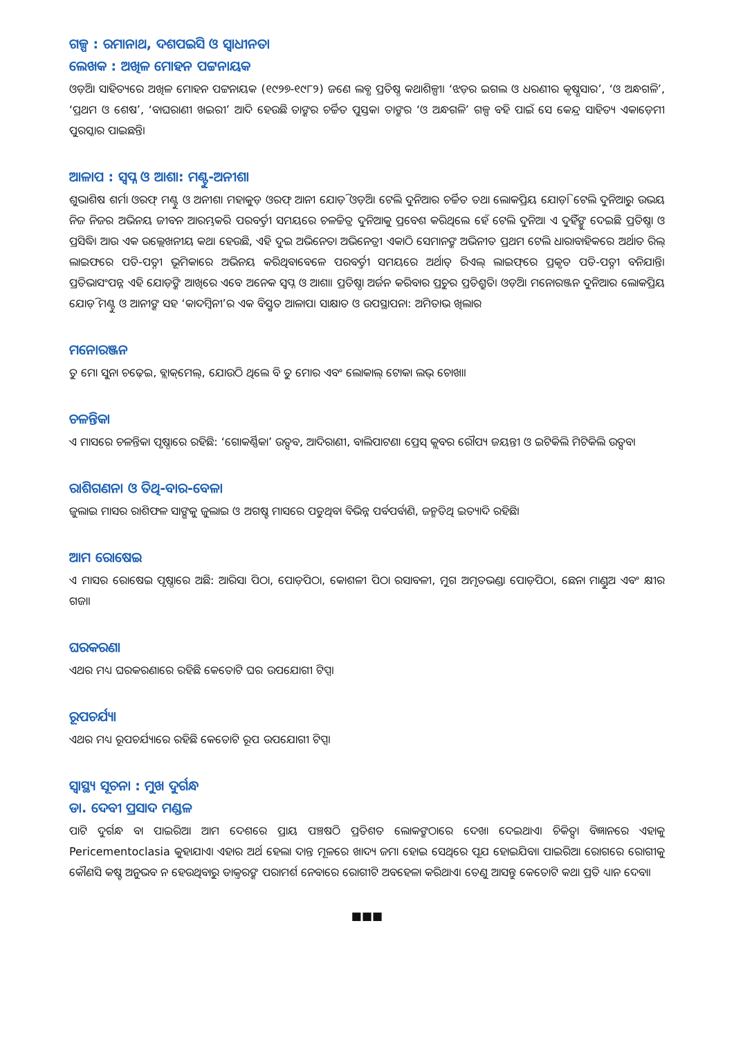ଗଳ୍ପ : ରମାନାଥ, ଦଶପଇସି ଓ ସ୍ୱାଧୀନତା
ଲେଖକ : ଅଖିଳ ମୋହନ ପଟ୍ଟନାୟକ
ଓଡ଼ିଆ ସାହିତ୍ୟରେ ଅଖିଳ ମୋହନ ପଟ୍ଟନାୟକ (୧୯୨୭-୧୯୮୨) ଜଣେ ଲବ୍ଧ ପ୍ରତିଷ୍ଠ କଥାଶିଳ୍ପୀ। ‘ଝଡ଼ର ଇଗଲ ଓ ଧରଣୀର କୃଷ୍ଣସାର’, ‘ଓ ଅନ୍ଧଗଳି’, ‘ପ୍ରଥମ ଓ ଶେଷ’, ‘ବାଘରାଣୀ ଖଇରୀ’ ଆଦି ହେଉଛି ତାଙ୍କର ଚର୍ଚ୍ଚିତ ପୁସ୍ତକ। ତାଙ୍କର ‘ଓ ଅନ୍ଧଗଳି’ ଗଳ୍ପ ବହି ପାଇଁ ସେ କେନ୍ଦ୍ର ସାହିତ୍ୟ ଏକାଡ଼େମୀ ପୁରସ୍କାର ପାଇଛନ୍ତି।
ଆଳାପ : ସ୍ୱପ୍ନ ଓ ଆଶା: ମଣ୍ଟୁ-ଅନୀଶା
ଶୁଭାଶିଷ ଶର୍ମା ଓରଫ୍ ମଣ୍ଟୁ ଓ ଅନୀଶା ମହାକୁଡ଼ ଓରଫ୍ ଆନୀ ଯୋଡ଼ି ଓଡ଼ିଆ ଟେଲି ଦୁନିଆର ଚର୍ଚ୍ଚିତ ତଥା ଲୋକପ୍ରିୟ ଯୋଡ଼ି। ଟେଲି ଦୁନିଆରୁ ଉଭୟ ନିଜ ନିଜର ଅଭିନୟ ଜୀବନ ଆରମ୍ଭକରି ପରବର୍ତ୍ତୀ ସମୟରେ ଚଳଚ୍ଚିତ୍ର ଦୁନିଆକୁ ପ୍ରବେଶ କରିଥିଲେ ହେଁ ଟେଲି ଦୁନିଆ ଏ ଦୁହିଁଙ୍କୁ ଦେଇଛି ପ୍ରତିଷ୍ଠା ଓ ପ୍ରସିଦ୍ଧି। ଆଉ ଏକ ଉଲ୍ଲେଖନୀୟ କଥା ହେଉଛି, ଏହି ଦୁଇ ଅଭିନେତା ଅଭିନେତ୍ରୀ ଏକାଠି ସେମାନଙ୍କ ଅଭିନୀତ ପ୍ରଥମ ଟେଲି ଧାରାବାହିକରେ ଅର୍ଥାତ ରିଲ୍ ଲାଇଫରେ ପତି-ପତ୍ନୀ ଭୂମିକାରେ ଅଭିନୟ କରିଥିବାବେଳେ ପରବର୍ତ୍ତୀ ସମୟରେ ଅର୍ଥାତ୍ ରିଏଲ୍ ଲାଇଫ୍‌ରେ ପ୍ରକୃତ ପତି-ପତ୍ନୀ ବନିଯାନ୍ତି। ପ୍ରତିଭାସଂପନ୍ନ ଏହି ଯୋଡ଼ିଙ୍କ ଆଖିରେ ଏବେ ଅନେକ ସ୍ୱପ୍ନ ଓ ଆଶା। ପ୍ରତିଷ୍ଠା ଅର୍ଜନ କରିବାର ପ୍ରଚୁର ପ୍ରତିଶ୍ରୁତି। ଓଡ଼ିଆ ମନୋରଞ୍ଜନ ଦୁନିଆର ଲୋକପ୍ରିୟ ଯୋଡ଼ି ମଣ୍ଟୁ ଓ ଆନୀଙ୍କ ସହ ‘କାଦମ୍ବିନୀ’ର ଏକ ବିସ୍ତୃତ ଆଳାପ। ସାକ୍ଷାତ ଓ ଉପସ୍ଥାପନା: ଅମିତାଭ ଖିଲାର
ମନୋରଞ୍ଜନ
ତୁ ମୋ ସୁନା ଚଢ଼େଇ, ବ୍ଲାକ୍‌ମେଲ୍, ଯୋଉଠି ଥିଲେ ବି ତୁ ମୋର ଏବଂ ଲୋକାଲ୍ ଟୋକା ଲଭ୍ ଚୋଖା।
ଚଳନ୍ତିକା
ଏ ମାସରେ ଚଳନ୍ତିକା ପୃଷ୍ଠାରେ ରହିଛି: ‘ଗୋକର୍ଣ୍ଣିକା’ ଉତ୍ସବ, ଆଦିରାଣୀ, ବାଲିପାଟଣା ପ୍ରେସ୍ କ୍ଲବର ରୌପ୍ୟ ଜୟନ୍ତୀ ଓ ଇଟିକିଲି ମିଟିକିଲି ଉତ୍ସବ।
ରାଶିଗଣନା ଓ ତିଥି-ବାର-ବେଳା
ଜୁଲାଇ ମାସର ରାଶିଫଳ ସାଙ୍ଗକୁ ଜୁଲାଇ ଓ ଅଗଷ୍ଟ ମାସରେ ପଡୁଥିବା ବିଭିନ୍ନ ପର୍ବପର୍ବାଣି, ଜନ୍ମତିଥି ଇତ୍ୟାଦି ରହିଛି।
ଆମ ରୋଷେଇ
ଏ ମାସର ରୋଷେଇ ପୃଷ୍ଠାରେ ଅଛି: ଆରିସା ପିଠା, ପୋଡ଼ପିଠା, କୋଶଳୀ ପିଠା ରସାବଳୀ, ମୁଗ ଅମୃତଭଣ୍ଡା ପୋଡ଼ପିଠା, ଛେନା ମାଣ୍ଡୁଅ ଏବଂ କ୍ଷୀର ଗଜା।
ଘରକରଣା
ଏଥର ମଧ୍ୟ ଘରକରଣାରେ ରହିଛି କେତୋଟି ଘର ଉପଯୋଗୀ ଟିପ୍ସ।
ରୂପଚର୍ଯ୍ୟା
ଏଥର ମଧ୍ୟ ରୂପଚର୍ଯ୍ୟାରେ ରହିଛି କେତୋଟି ରୂପ ଉପଯୋଗୀ ଟିପ୍ସ।
ସ୍ୱାସ୍ଥ୍ୟ ସୂଚନା : ମୁଖ ଦୁର୍ଗନ୍ଧ
ଡା. ଦେବୀ ପ୍ରସାଦ ମଣ୍ଡଳ
ପାଟି ଦୁର୍ଗନ୍ଧ ବା ପାଇରିଆ ଆମ ଦେଶରେ ପ୍ରାୟ ପଞ୍ଚଷଠି ପ୍ରତିଶତ ଲୋକଙ୍କଠାରେ ଦେଖା ଦେଇଥାଏ। ଚିକିତ୍ସା ବିଜ୍ଞାନରେ ଏହାକୁ Pericementoclasia କୁହାଯାଏ। ଏହାର ଅର୍ଥ ହେଲା ଦାନ୍ତ ମୂଳରେ ଖାଦ୍ୟ ଜମା ହୋଇ ସେଥିରେ ପୂଯ ହୋଇଯିବା। ପାଇରିଆ ରୋଗରେ ରୋଗୀକୁ କୌଣସି କଷ୍ଟ ଅନୁଭବ ନ ହେଉଥିବାରୁ ଡାକ୍ତରଙ୍କ ପରାମର୍ଶ ନେବାରେ ରୋଗୀଟି ଅବହେଳା କରିଥାଏ। ତେଣୁ ଆସନ୍ତୁ କେତୋଟି କଥା ପ୍ରତି ଧ୍ୟାନ ଦେବା।
■■■